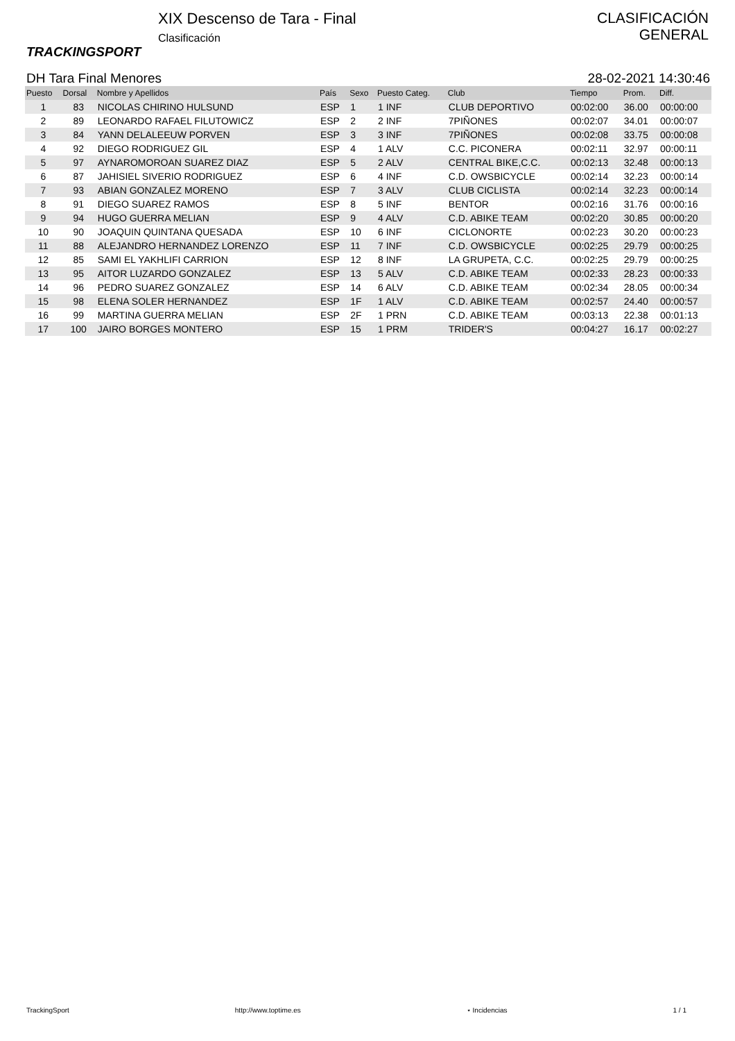TRACKINGSPORT
XIX Descenso de Tara - Final
Clasificación
CLASIFICACIÓN
GENERAL
DH Tara Final Menores 28-02-2021 14:30:46
| Puesto | Dorsal | Nombre y Apellidos | País | Sexo | Puesto Categ. | Club | Tiempo | Prom. | Diff. |
| --- | --- | --- | --- | --- | --- | --- | --- | --- | --- |
| 1 | 83 | NICOLAS CHIRINO HULSUND | ESP | 1 | 1 INF | CLUB DEPORTIVO | 00:02:00 | 36.00 | 00:00:00 |
| 2 | 89 | LEONARDO RAFAEL FILUTOWICZ | ESP | 2 | 2 INF | 7PIÑONES | 00:02:07 | 34.01 | 00:00:07 |
| 3 | 84 | YANN DELALEEUW PORVEN | ESP | 3 | 3 INF | 7PIÑONES | 00:02:08 | 33.75 | 00:00:08 |
| 4 | 92 | DIEGO RODRIGUEZ GIL | ESP | 4 | 1 ALV | C.C. PICONERA | 00:02:11 | 32.97 | 00:00:11 |
| 5 | 97 | AYNAROMOROAN SUAREZ DIAZ | ESP | 5 | 2 ALV | CENTRAL BIKE,C.C. | 00:02:13 | 32.48 | 00:00:13 |
| 6 | 87 | JAHISIEL SIVERIO RODRIGUEZ | ESP | 6 | 4 INF | C.D. OWSBICYCLE | 00:02:14 | 32.23 | 00:00:14 |
| 7 | 93 | ABIAN GONZALEZ MORENO | ESP | 7 | 3 ALV | CLUB CICLISTA | 00:02:14 | 32.23 | 00:00:14 |
| 8 | 91 | DIEGO SUAREZ RAMOS | ESP | 8 | 5 INF | BENTOR | 00:02:16 | 31.76 | 00:00:16 |
| 9 | 94 | HUGO GUERRA MELIAN | ESP | 9 | 4 ALV | C.D. ABIKE TEAM | 00:02:20 | 30.85 | 00:00:20 |
| 10 | 90 | JOAQUIN QUINTANA QUESADA | ESP | 10 | 6 INF | CICLONORTE | 00:02:23 | 30.20 | 00:00:23 |
| 11 | 88 | ALEJANDRO HERNANDEZ LORENZO | ESP | 11 | 7 INF | C.D. OWSBICYCLE | 00:02:25 | 29.79 | 00:00:25 |
| 12 | 85 | SAMI EL YAKHLIFI CARRION | ESP | 12 | 8 INF | LA GRUPETA, C.C. | 00:02:25 | 29.79 | 00:00:25 |
| 13 | 95 | AITOR LUZARDO GONZALEZ | ESP | 13 | 5 ALV | C.D. ABIKE TEAM | 00:02:33 | 28.23 | 00:00:33 |
| 14 | 96 | PEDRO SUAREZ GONZALEZ | ESP | 14 | 6 ALV | C.D. ABIKE TEAM | 00:02:34 | 28.05 | 00:00:34 |
| 15 | 98 | ELENA SOLER HERNANDEZ | ESP | 1F | 1 ALV | C.D. ABIKE TEAM | 00:02:57 | 24.40 | 00:00:57 |
| 16 | 99 | MARTINA GUERRA MELIAN | ESP | 2F | 1 PRN | C.D. ABIKE TEAM | 00:03:13 | 22.38 | 00:01:13 |
| 17 | 100 | JAIRO BORGES MONTERO | ESP | 15 | 1 PRM | TRIDER'S | 00:04:27 | 16.17 | 00:02:27 |
TrackingSport http://www.toptime.es ⋆ Incidencias 1 / 1